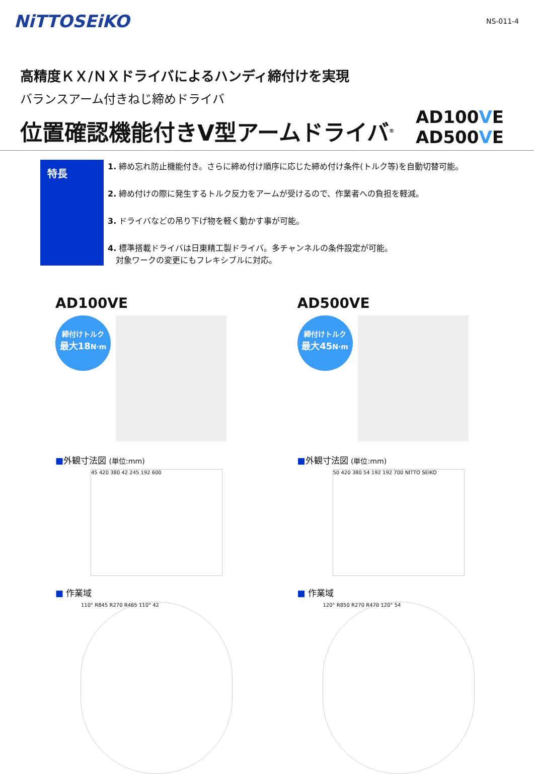NiTTOSEiKO
NS-011-4
高精度ＫＸ/ＮＸドライバによるハンディ締付けを実現
バランスアーム付きねじ締めドライバ
位置確認機能付きV型アームドライバ<sup>®</sup>
AD100VE
AD500VE
特長
1. 締め忘れ防止機能付き。さらに締め付け順序に応じた締め付け条件(トルク等)を自動切替可能。
2. 締め付けの際に発生するトルク反力をアームが受けるので、作業者への負担を軽減。
3. ドライバなどの吊り下げ物を軽く動かす事が可能。
4. 標準搭載ドライバは日東精工製ドライバ。多チャンネルの条件設定が可能。
　対象ワークの変更にもフレキシブルに対応。
AD100VE
締付けトルク
最大18 N·m
■外観寸法図 (単位:mm)
45 420 380 42 245 192 600
■ 作業域
110° R845 R270 R465 110° 42
AD500VE
締付けトルク
最大45 N·m
■外観寸法図 (単位:mm)
50 420 380 54 192 192 700 NITTO SEIKO
■ 作業域
120° R850 R270 R470 120° 54